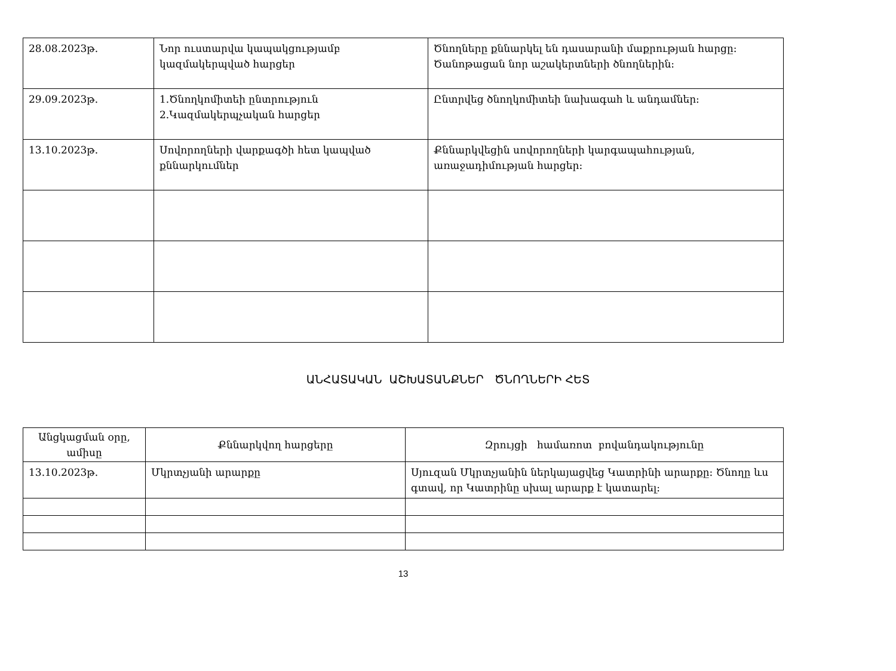| 28.08.2023թ. | Նոր ուստարվա կապակցությամբ կազմակերպված հարցեր | Ծնողները քննարկել են դասարանի մաքրության հարցը: Ծանոթացան նոր աշակերտների ծնողներին: |
| 29.09.2023թ. | 1.Ծնողկոմիտեի ընտրություն 2.Կազմակերպչական հարցեր | Ընտրվեց ծնողկոմիտեի նախագահ և անդամներ: |
| 13.10.2023թ. | Սովորողների վարքագծի հետ կապված քննարկումներ | Քննարկվեցին սովորողների կարգապահության, առաջադիմության հարցեր: |
ԱՆՀԱՏԱԿԱՆ ԱՇԽԱՏԱՆՔՆԵՐ ԾՆՈՂՆԵՐԻ ՀԵՏ
| Անցկացման օրը, ամիսը | Քննարկվող հարցերը | Զրույցի համառոտ բովանդակությունը |
| --- | --- | --- |
| 13.10.2023թ. | Մկրտչյանի արարքը | Սյուզան Մկրտչյանին ներկայացվեց Կատրինի արարքը: Ծնողը ևս գտավ, որ Կատրինը սխալ արարք է կատարել: |
13